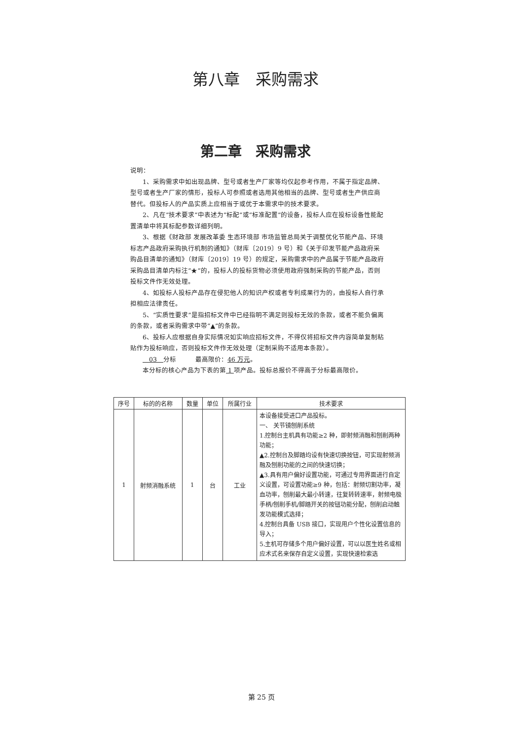第八章　采购需求
第二章　采购需求
说明：
1、采购需求中如出现品牌、型号或者生产厂家等均仅起参考作用，不属于指定品牌、型号或者生产厂家的情形，投标人可参照或者选用其他相当的品牌、型号或者生产供应商替代。但投标人的产品实质上应相当于或优于本需求中的技术要求。
2、凡在“技术要求”中表述为“标配”或“标准配置”的设备，投标人应在投标设备性能配置清单中将其标配参数详细列明。
3、根据《财政部 发展改革委 生态环境部 市场监管总局关于调整优化节能产品、环境标志产品政府采购执行机制的通知》（财库〔2019〕9 号）和《关于印发节能产品政府采购品目清单的通知》（财库〔2019〕19 号）的规定，采购需求中的产品属于节能产品政府采购品目清单内标注“★”的，投标人的投标货物必须使用政府强制采购的节能产品，否则投标文件作无效处理。
4、如投标人投标产品存在侵犯他人的知识产权或者专利成果行为的，由投标人自行承担相应法律责任。
5、“实质性要求”是指招标文件中已经指明不满足则投标无效的条款，或者不能负偏离的条款，或者采购需求中带“▲”的条款。
6、投标人应根据自身实际情况如实响应招标文件，不得仅将招标文件内容简单复制粘贴作为投标响应，否则投标文件作无效处理（定制采购不适用本条款）。
　03　分标　　　最高限价：46 万元。
本分标的核心产品为下表的第 1 项产品。投标总报价不得高于分标最高限价。
| 序号 | 标的的名称 | 数量 | 单位 | 所属行业 | 技术要求 |
| --- | --- | --- | --- | --- | --- |
| 1 | 射频消融系统 | 1 | 台 | 工业 | 本设备接受进口产品投标。 一、 关节镜刨削系统 1.控制台主机具有功能≥2 种，即射频消融和刨削两种功能； ▲2.控制台及脚踏均设有快速切换按钮，可实现射频消融及刨削功能的之间的快速切换； ▲3.具有用户偏好设置功能，可通过专用界面进行自定义设置，可设置功能≥9 种，包括：射频切割功率，凝血功率，刨削最大最小转速，往复转转速率，射频电极手柄/刨削手机/脚踏开关的按钮功能分配，刨削启动触发功能模式选择； 4.控制台具备 USB 接口，实现用户个性化设置信息的导入； 5.主机可存储多个用户偏好设置，可以以医生姓名或相应术式名来保存自定义设置，实现快速检索选 |
第 25 页